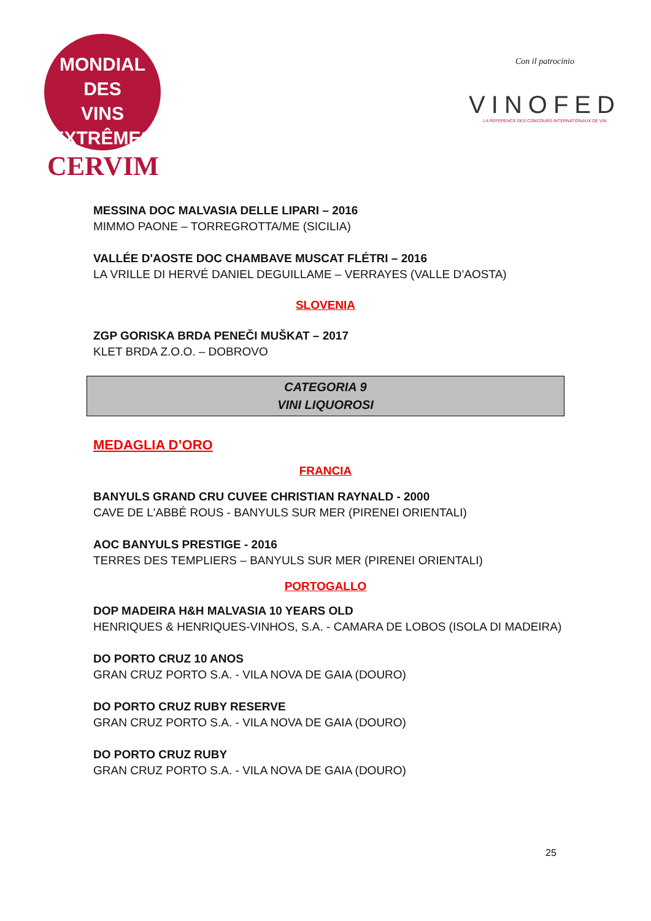MONDIAL DES
VINS
EXTRÊMES
CERVIM
Con il patrocinio
VINOFED
LA REFERENCE DES CONCOURS INTERNATIONAUX DE VIN
MESSINA DOC MALVASIA DELLE LIPARI – 2016
MIMMO PAONE – TORREGROTTA/ME (SICILIA)
VALLÉE D'AOSTE DOC CHAMBAVE MUSCAT FLÉTRI – 2016
LA VRILLE DI HERVÉ DANIEL DEGUILLAME – VERRAYES (VALLE D’AOSTA)
SLOVENIA
ZGP GORISKA BRDA PENEČI MUŠKAT – 2017
KLET BRDA Z.O.O. – DOBROVO
CATEGORIA 9
VINI LIQUOROSI
MEDAGLIA D’ORO
FRANCIA
BANYULS GRAND CRU CUVEE CHRISTIAN RAYNALD - 2000
CAVE DE L'ABBÉ ROUS - BANYULS SUR MER (PIRENEI ORIENTALI)
AOC BANYULS PRESTIGE - 2016
TERRES DES TEMPLIERS – BANYULS SUR MER (PIRENEI ORIENTALI)
PORTOGALLO
DOP MADEIRA H&H MALVASIA 10 YEARS OLD
HENRIQUES & HENRIQUES-VINHOS, S.A. - CAMARA DE LOBOS (ISOLA DI MADEIRA)
DO PORTO CRUZ 10 ANOS
GRAN CRUZ PORTO S.A. - VILA NOVA DE GAIA (DOURO)
DO PORTO CRUZ RUBY RESERVE
GRAN CRUZ PORTO S.A. - VILA NOVA DE GAIA (DOURO)
DO PORTO CRUZ RUBY
GRAN CRUZ PORTO S.A. - VILA NOVA DE GAIA (DOURO)
25